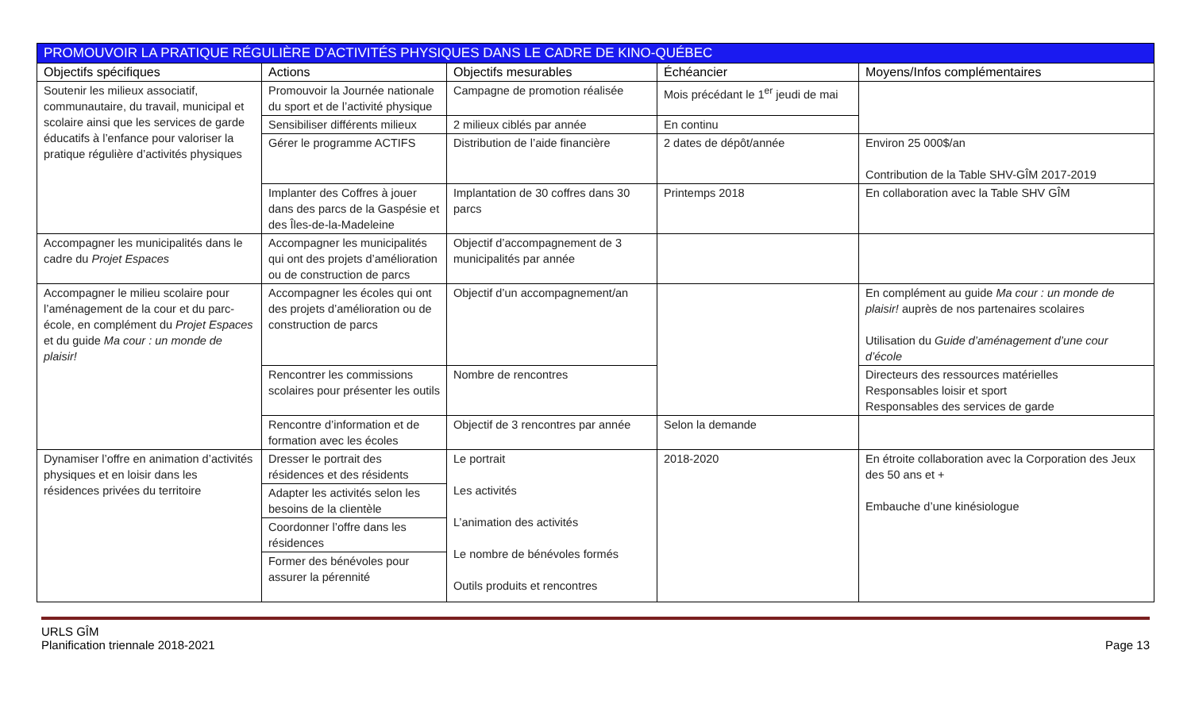| PROMOUVOIR LA PRATIQUE RÉGULIÈRE D’ACTIVITÉS PHYSIQUES DANS LE CADRE DE KINO-QUÉBEC | | | | |
| --- | --- | --- | --- | --- |
| Objectifs spécifiques | Actions | Objectifs mesurables | Échéancier | Moyens/Infos complémentaires |
| Soutenir les milieux associatif, communautaire, du travail, municipal et scolaire ainsi que les services de garde éducatifs à l’enfance pour valoriser la pratique régulière d’activités physiques | Promouvoir la Journée nationale du sport et de l’activité physique | Campagne de promotion réalisée | Mois précédant le 1<sup>er</sup> jeudi de mai | |
| | Sensibiliser différents milieux | 2 milieux ciblés par année | En continu | |
| | Gérer le programme ACTIFS | Distribution de l’aide financière | 2 dates de dépôt/année | Environ 25 000$/an Contribution de la Table SHV-GÎM 2017-2019 |
| | Implanter des Coffres à jouer dans des parcs de la Gaspésie et des Îles-de-la-Madeleine | Implantation de 30 coffres dans 30 parcs | Printemps 2018 | En collaboration avec la Table SHV GÎM |
| Accompagner les municipalités dans le cadre du Projet Espaces | Accompagner les municipalités qui ont des projets d’amélioration ou de construction de parcs | Objectif d’accompagnement de 3 municipalités par année | | |
| Accompagner le milieu scolaire pour l’aménagement de la cour et du parc-école, en complément du Projet Espaces et du guide Ma cour : un monde de plaisir! | Accompagner les écoles qui ont des projets d’amélioration ou de construction de parcs | Objectif d’un accompagnement/an | | En complément au guide Ma cour : un monde de plaisir! auprès de nos partenaires scolaires Utilisation du Guide d’aménagement d’une cour d’école |
| | Rencontrer les commissions scolaires pour présenter les outils | Nombre de rencontres | | Directeurs des ressources matérielles Responsables loisir et sport Responsables des services de garde |
| | Rencontre d’information et de formation avec les écoles | Objectif de 3 rencontres par année | Selon la demande | |
| Dynamiser l’offre en animation d’activités physiques et en loisir dans les résidences privées du territoire | Dresser le portrait des résidences et des résidents | Le portrait Les activités L’animation des activités Le nombre de bénévoles formés Outils produits et rencontres | 2018-2020 | En étroite collaboration avec la Corporation des Jeux des 50 ans et + Embauche d’une kinésiologue |
| | Adapter les activités selon les besoins de la clientèle | | | |
| | Coordonner l’offre dans les résidences | | | |
| | Former des bénévoles pour assurer la pérennité | | | |
URLS GÎM
Planification triennale 2018-2021
Page 13